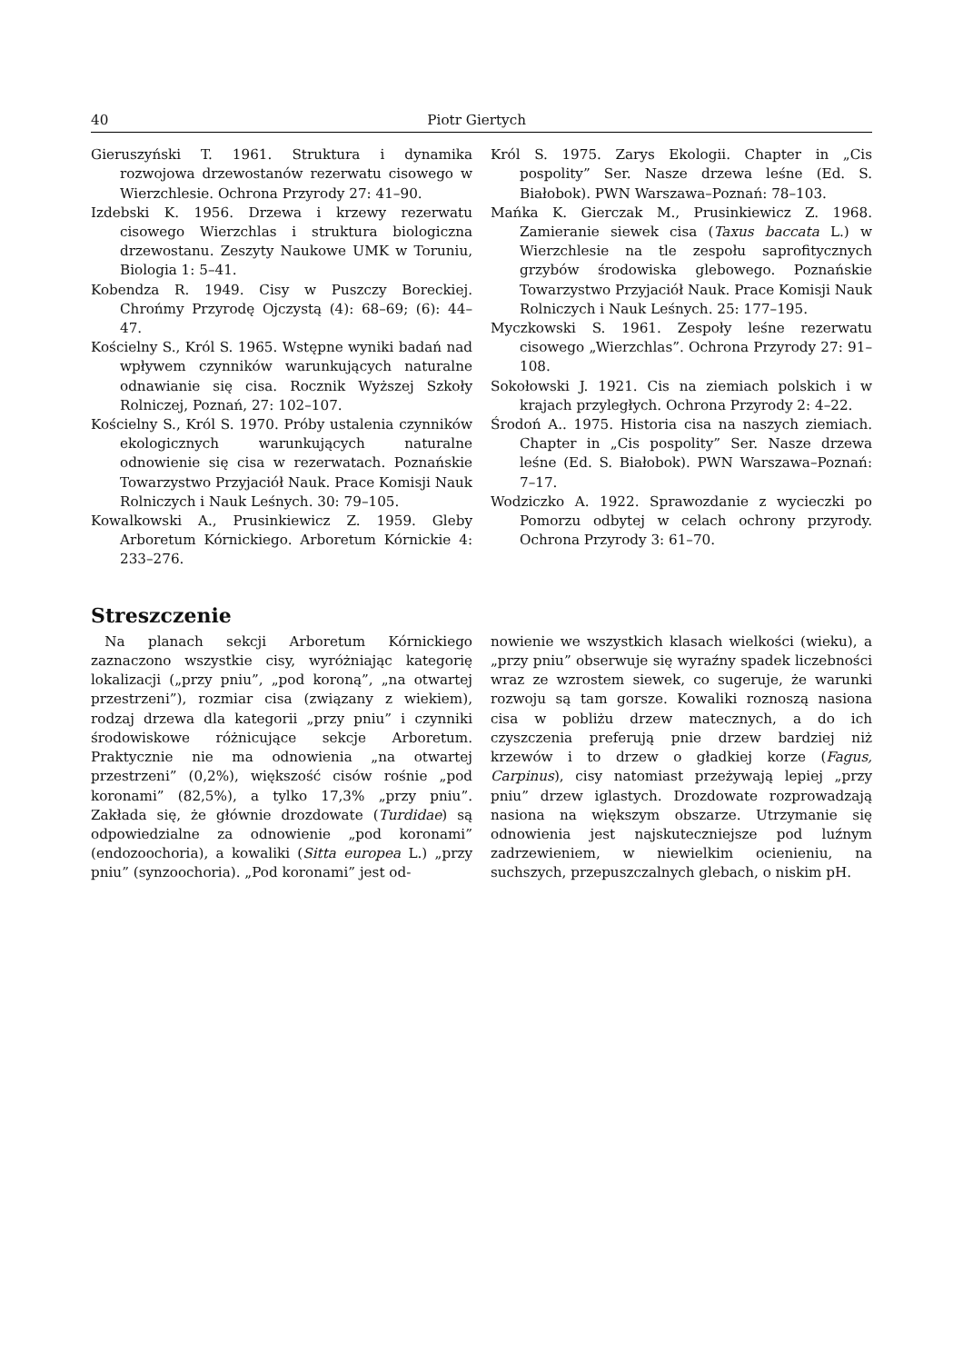40 Piotr Giertych
Gieruszyński T. 1961. Struktura i dynamika rozwojowa drzewostanów rezerwatu cisowego w Wierzchlesie. Ochrona Przyrody 27: 41–90.
Izdebski K. 1956. Drzewa i krzewy rezerwatu cisowego Wierzchlas i struktura biologiczna drzewostanu. Zeszyty Naukowe UMK w Toruniu, Biologia 1: 5–41.
Kobendza R. 1949. Cisy w Puszczy Boreckiej. Chrońmy Przyrodę Ojczystą (4): 68–69; (6): 44–47.
Kościelny S., Król S. 1965. Wstępne wyniki badań nad wpływem czynników warunkujących naturalne odnawianie się cisa. Rocznik Wyższej Szkoły Rolniczej, Poznań, 27: 102–107.
Kościelny S., Król S. 1970. Próby ustalenia czynników ekologicznych warunkujących naturalne odnowienie się cisa w rezerwatach. Poznańskie Towarzystwo Przyjaciół Nauk. Prace Komisji Nauk Rolniczych i Nauk Leśnych. 30: 79–105.
Kowalkowski A., Prusinkiewicz Z. 1959. Gleby Arboretum Kórnickiego. Arboretum Kórnickie 4: 233–276.
Król S. 1975. Zarys Ekologii. Chapter in „Cis pospolity” Ser. Nasze drzewa leśne (Ed. S. Białobok). PWN Warszawa–Poznań: 78–103.
Mańka K. Gierczak M., Prusinkiewicz Z. 1968. Zamieranie siewek cisa (Taxus baccata L.) w Wierzchlesie na tle zespołu saprofitycznych grzybów środowiska glebowego. Poznańskie Towarzystwo Przyjaciół Nauk. Prace Komisji Nauk Rolniczych i Nauk Leśnych. 25: 177–195.
Myczkowski S. 1961. Zespoły leśne rezerwatu cisowego „Wierzchlas”. Ochrona Przyrody 27: 91–108.
Sokołowski J. 1921. Cis na ziemiach polskich i w krajach przyległych. Ochrona Przyrody 2: 4–22.
Środoń A.. 1975. Historia cisa na naszych ziemiach. Chapter in „Cis pospolity” Ser. Nasze drzewa leśne (Ed. S. Białobok). PWN Warszawa–Poznań: 7–17.
Wodziczko A. 1922. Sprawozdanie z wycieczki po Pomorzu odbytej w celach ochrony przyrody. Ochrona Przyrody 3: 61–70.
Streszczenie
 Na planach sekcji Arboretum Kórnickiego zaznaczono wszystkie cisy, wyróżniając kategorię lokalizacji („przy pniu”, „pod koroną”, „na otwartej przestrzeni”), rozmiar cisa (związany z wiekiem), rodzaj drzewa dla kategorii „przy pniu” i czynniki środowiskowe różnicujące sekcje Arboretum. Praktycznie nie ma odnowienia „na otwartej przestrzeni” (0,2%), większość cisów rośnie „pod koronami” (82,5%), a tylko 17,3% „przy pniu”. Zakłada się, że głównie drozdowate (Turdidae) są odpowiedzialne za odnowienie „pod koronami” (endozoochoria), a kowaliki (Sitta europea L.) „przy pniu” (synzoochoria). „Pod koronami” jest od-
nowienie we wszystkich klasach wielkości (wieku), a „przy pniu” obserwuje się wyraźny spadek liczebności wraz ze wzrostem siewek, co sugeruje, że warunki rozwoju są tam gorsze. Kowaliki roznoszą nasiona cisa w pobliżu drzew matecznych, a do ich czyszczenia preferują pnie drzew bardziej niż krzewów i to drzew o gładkiej korze (Fagus, Carpinus), cisy natomiast przeżywają lepiej „przy pniu” drzew iglastych. Drozdowate rozprowadzają nasiona na większym obszarze. Utrzymanie się odnowienia jest najskuteczniejsze pod luźnym zadrzewieniem, w niewielkim ocienieniu, na suchszych, przepuszczalnych glebach, o niskim pH.